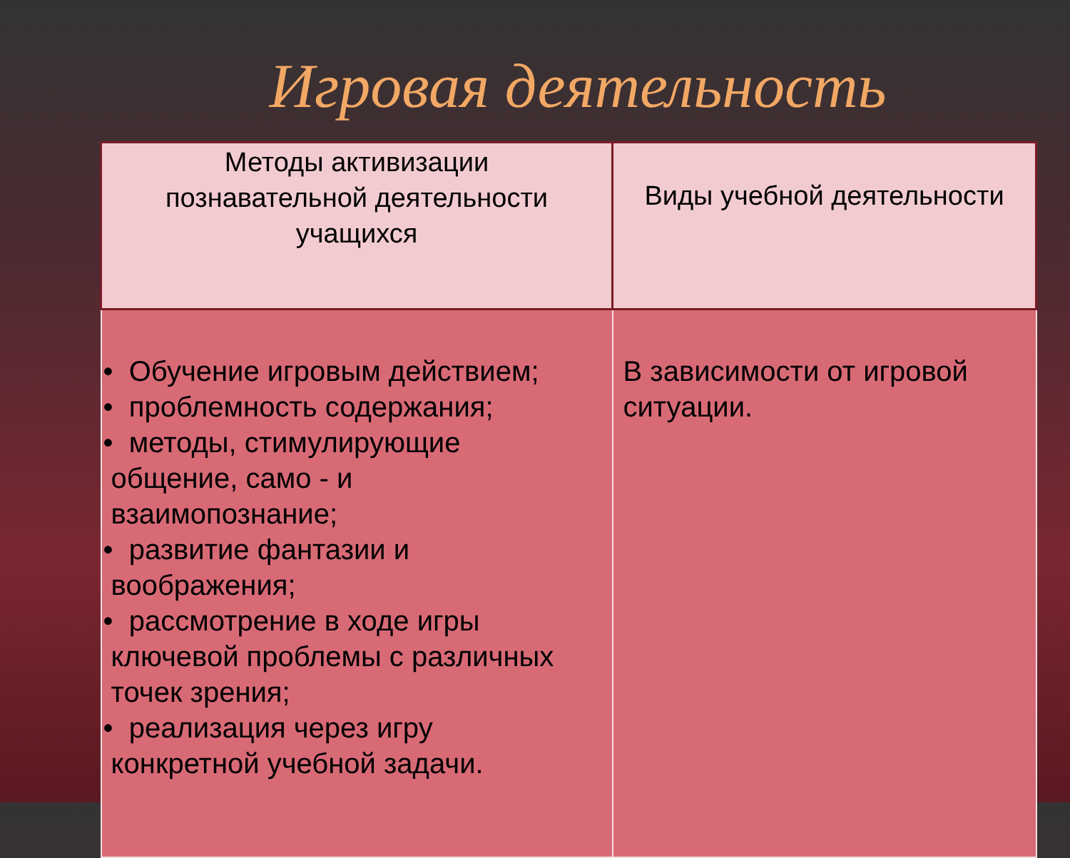Игровая деятельность
| Методы активизации познавательной деятельности учащихся | Виды учебной деятельности |
| --- | --- |
| • Обучение игровым действием; • проблемность содержания; • методы, стимулирующие общение, само - и взаимопознание; • развитие фантазии и воображения; • рассмотрение в ходе игры ключевой проблемы с различных точек зрения; • реализация через игру конкретной учебной задачи. | В зависимости от игровой ситуации. |